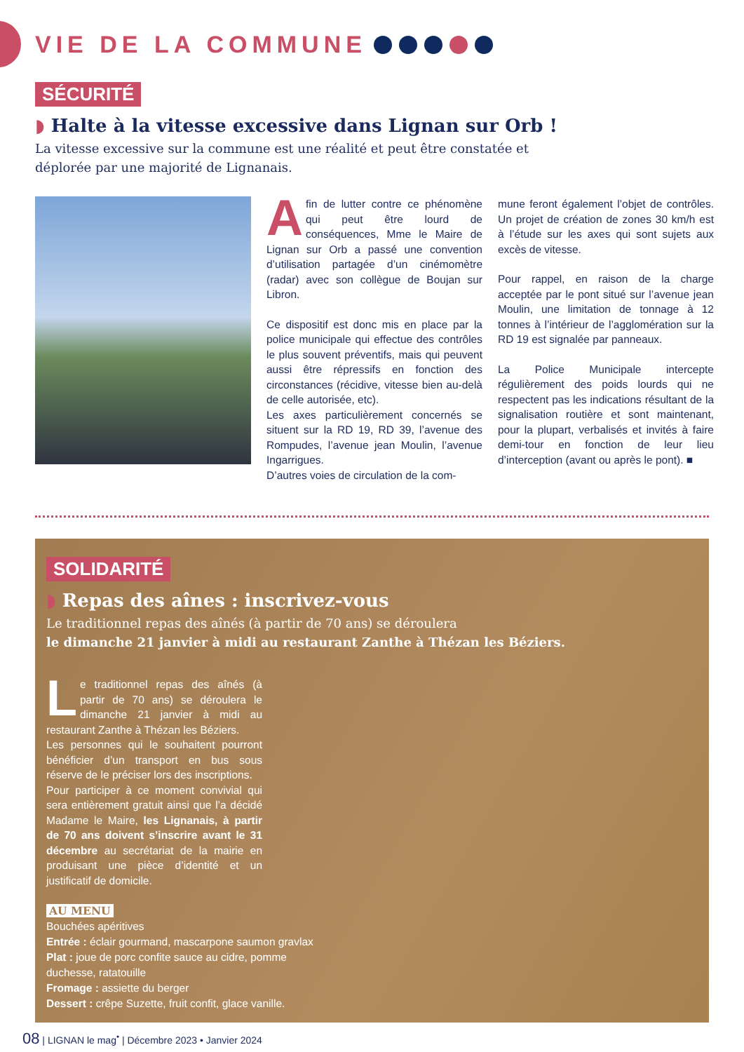VIE DE LA COMMUNE
SÉCURITÉ
◗ Halte à la vitesse excessive dans Lignan sur Orb !
La vitesse excessive sur la commune est une réalité et peut être constatée et déplorée par une majorité de Lignanais.
Afin de lutter contre ce phénomène qui peut être lourd de conséquences, Mme le Maire de Lignan sur Orb a passé une convention d’utilisation partagée d’un cinémomètre (radar) avec son collègue de Boujan sur Libron.
Ce dispositif est donc mis en place par la police municipale qui effectue des contrôles le plus souvent préventifs, mais qui peuvent aussi être répressifs en fonction des circonstances (récidive, vitesse bien au-delà de celle autorisée, etc).
Les axes particulièrement concernés se situent sur la RD 19, RD 39, l’avenue des Rompudes, l’avenue jean Moulin, l’avenue Ingarrigues.
D’autres voies de circulation de la com-
mune feront également l’objet de contrôles. Un projet de création de zones 30 km/h est à l’étude sur les axes qui sont sujets aux excès de vitesse.
Pour rappel, en raison de la charge acceptée par le pont situé sur l’avenue jean Moulin, une limitation de tonnage à 12 tonnes à l’intérieur de l’agglomération sur la RD 19 est signalée par panneaux.
La Police Municipale intercepte régulièrement des poids lourds qui ne respectent pas les indications résultant de la signalisation routière et sont maintenant, pour la plupart, verbalisés et invités à faire demi-tour en fonction de leur lieu d’interception (avant ou après le pont). ■
SOLIDARITÉ
◗ Repas des aînes : inscrivez-vous
Le traditionnel repas des aînés (à partir de 70 ans) se déroulera
le dimanche 21 janvier à midi au restaurant Zanthe à Thézan les Béziers.
Le traditionnel repas des aînés (à partir de 70 ans) se déroulera le dimanche 21 janvier à midi au restaurant Zanthe à Thézan les Béziers.
Les personnes qui le souhaitent pourront bénéficier d’un transport en bus sous réserve de le préciser lors des inscriptions.
Pour participer à ce moment convivial qui sera entièrement gratuit ainsi que l’a décidé Madame le Maire, les Lignanais, à partir de 70 ans doivent s’inscrire avant le 31 décembre au secrétariat de la mairie en produisant une pièce d’identité et un justificatif de domicile.
AU MENU
Bouchées apéritives
Entrée : éclair gourmand, mascarpone saumon gravlax
Plat : joue de porc confite sauce au cidre, pomme
duchesse, ratatouille
Fromage : assiette du berger
Dessert : crêpe Suzette, fruit confit, glace vanille.
08 | LIGNAN le mag<sup>•</sup> | Décembre 2023 • Janvier 2024